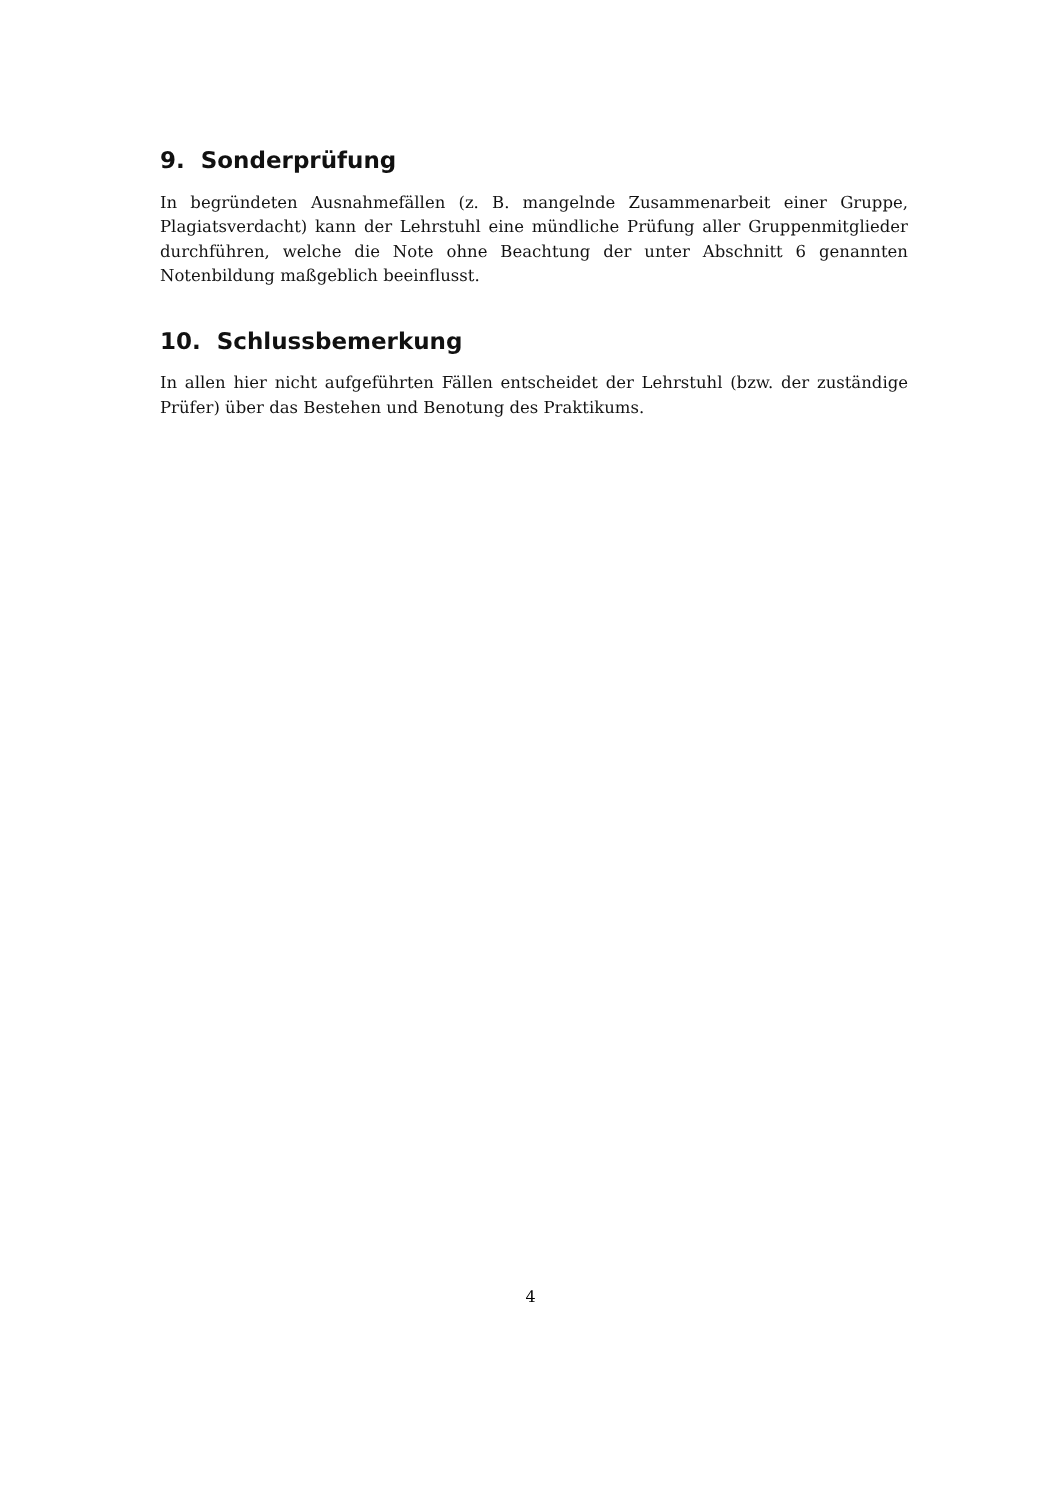9. Sonderprüfung
In begründeten Ausnahmefällen (z. B. mangelnde Zusammenarbeit einer Gruppe, Plagiatsverdacht) kann der Lehrstuhl eine mündliche Prüfung aller Gruppenmitglieder durchführen, welche die Note ohne Beachtung der unter Abschnitt 6 genannten Notenbildung maßgeblich beeinflusst.
10. Schlussbemerkung
In allen hier nicht aufgeführten Fällen entscheidet der Lehrstuhl (bzw. der zuständige Prüfer) über das Bestehen und Benotung des Praktikums.
4